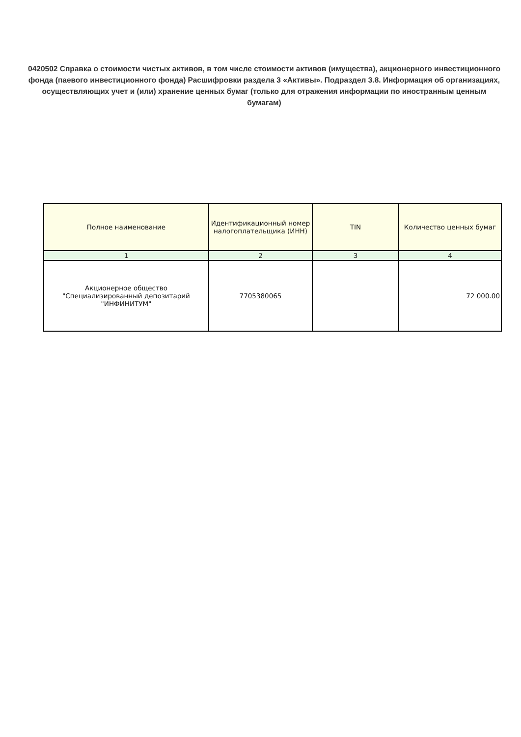0420502 Справка о стоимости чистых активов, в том числе стоимости активов (имущества), акционерного инвестиционного фонда (паевого инвестиционного фонда) Расшифровки раздела 3 «Активы». Подраздел 3.8. Информация об организациях, осуществляющих учет и (или) хранение ценных бумаг (только для отражения информации по иностранным ценным бумагам)
| Полное наименование | Идентификационный номер налогоплательщика (ИНН) | TIN | Количество ценных бумаг |
| --- | --- | --- | --- |
| 1 | 2 | 3 | 4 |
| Акционерное общество "Специализированный депозитарий "ИНФИНИТУМ" | 7705380065 | | 72 000.00 |